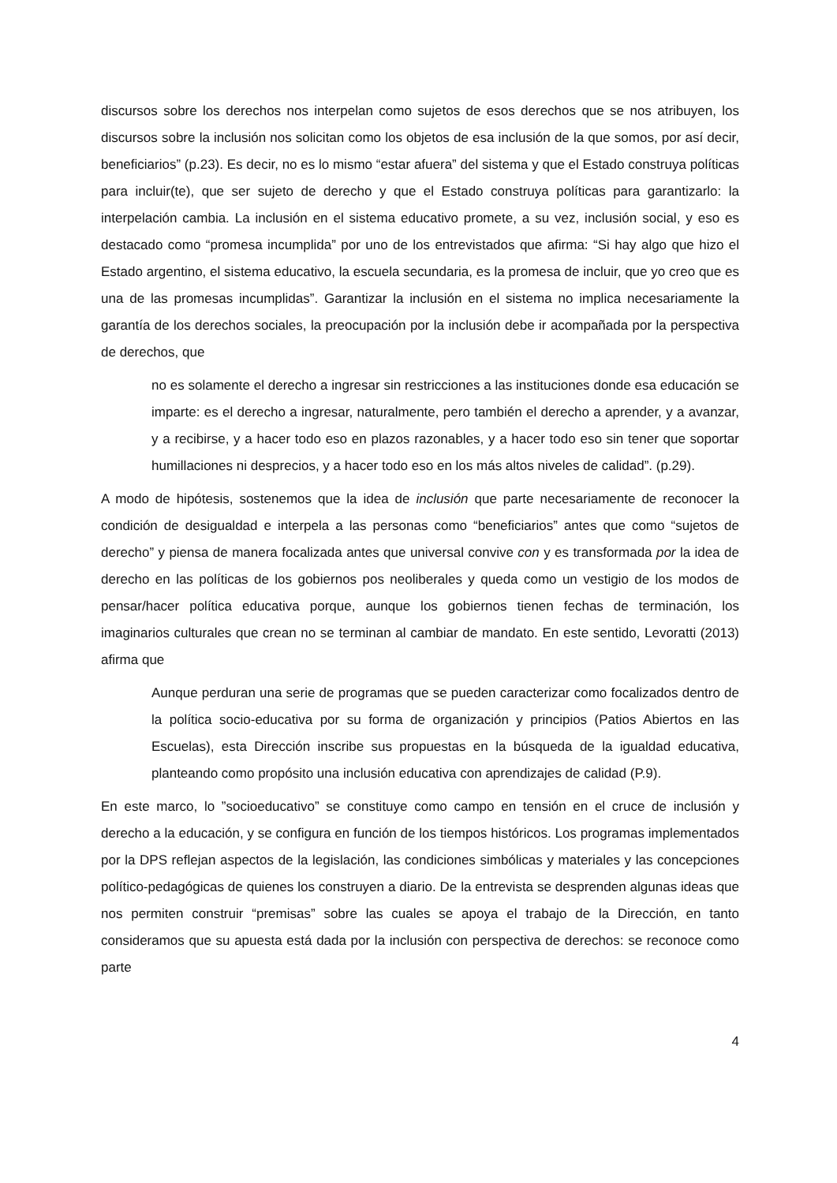discursos sobre los derechos nos interpelan como sujetos de esos derechos que se nos atribuyen, los discursos sobre la inclusión nos solicitan como los objetos de esa inclusión de la que somos, por así decir, beneficiarios” (p.23). Es decir, no es lo mismo “estar afuera” del sistema y que el Estado construya políticas para incluir(te), que ser sujeto de derecho y que el Estado construya políticas para garantizarlo: la interpelación cambia. La inclusión en el sistema educativo promete, a su vez, inclusión social, y eso es destacado como “promesa incumplida” por uno de los entrevistados que afirma: “Si hay algo que hizo el Estado argentino, el sistema educativo, la escuela secundaria, es la promesa de incluir, que yo creo que es una de las promesas incumplidas”. Garantizar la inclusión en el sistema no implica necesariamente la garantía de los derechos sociales, la preocupación por la inclusión debe ir acompañada por la perspectiva de derechos, que
no es solamente el derecho a ingresar sin restricciones a las instituciones donde esa educación se imparte: es el derecho a ingresar, naturalmente, pero también el derecho a aprender, y a avanzar, y a recibirse, y a hacer todo eso en plazos razonables, y a hacer todo eso sin tener que soportar humillaciones ni desprecios, y a hacer todo eso en los más altos niveles de calidad”. (p.29).
A modo de hipótesis, sostenemos que la idea de inclusión que parte necesariamente de reconocer la condición de desigualdad e interpela a las personas como “beneficiarios” antes que como “sujetos de derecho” y piensa de manera focalizada antes que universal convive con y es transformada por la idea de derecho en las políticas de los gobiernos pos neoliberales y queda como un vestigio de los modos de pensar/hacer política educativa porque, aunque los gobiernos tienen fechas de terminación, los imaginarios culturales que crean no se terminan al cambiar de mandato. En este sentido, Levoratti (2013) afirma que
Aunque perduran una serie de programas que se pueden caracterizar como focalizados dentro de la política socio-educativa por su forma de organización y principios (Patios Abiertos en las Escuelas), esta Dirección inscribe sus propuestas en la búsqueda de la igualdad educativa, planteando como propósito una inclusión educativa con aprendizajes de calidad (P.9).
En este marco, lo ”socioeducativo” se constituye como campo en tensión en el cruce de inclusión y derecho a la educación, y se configura en función de los tiempos históricos. Los programas implementados por la DPS reflejan aspectos de la legislación, las condiciones simbólicas y materiales y las concepciones político-pedagógicas de quienes los construyen a diario. De la entrevista se desprenden algunas ideas que nos permiten construir “premisas” sobre las cuales se apoya el trabajo de la Dirección, en tanto consideramos que su apuesta está dada por la inclusión con perspectiva de derechos: se reconoce como parte
4